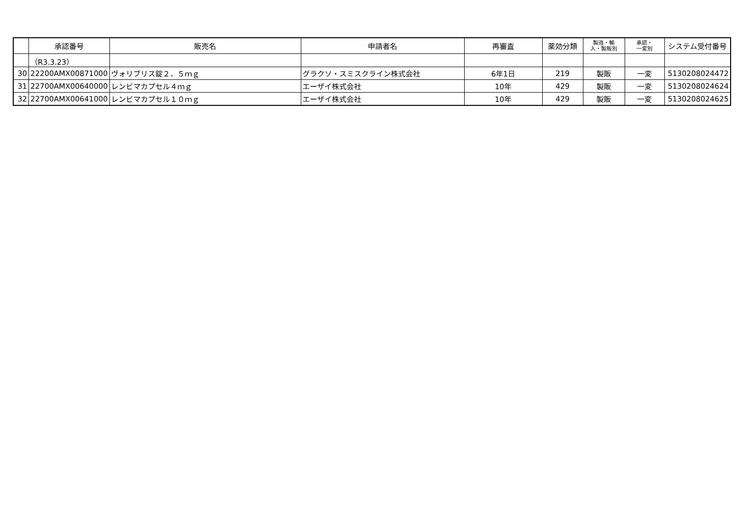| | 承認番号 | 販売名 | 申請者名 | 再審査 | 薬効分類 | 製造・輸 入・製販別 | 承認・ 一変別 | システム受付番号 |
| --- | --- | --- | --- | --- | --- | --- | --- | --- |
| | （R3.3.23） | | | | | | | |
| 30 | 22200AMX00871000 | ヴォリブリス錠２．５ｍｇ | グラクソ・スミスクライン株式会社 | 6年1日 | 219 | 製販 | 一変 | 5130208024472 |
| 31 | 22700AMX00640000 | レンビマカプセル４ｍｇ | エーザイ株式会社 | 10年 | 429 | 製販 | 一変 | 5130208024624 |
| 32 | 22700AMX00641000 | レンビマカプセル１０ｍｇ | エーザイ株式会社 | 10年 | 429 | 製販 | 一変 | 5130208024625 |